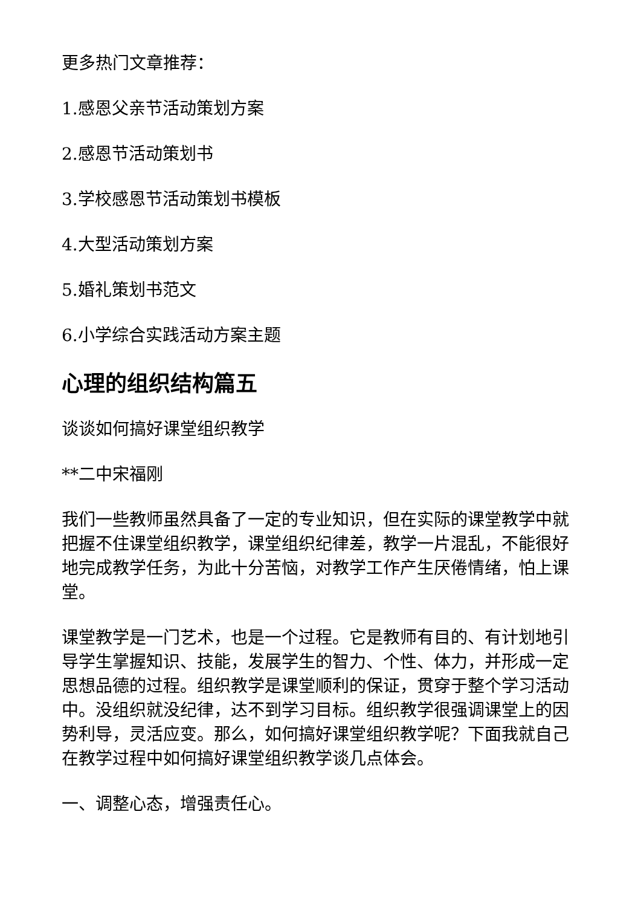更多热门文章推荐：
1.感恩父亲节活动策划方案
2.感恩节活动策划书
3.学校感恩节活动策划书模板
4.大型活动策划方案
5.婚礼策划书范文
6.小学综合实践活动方案主题
心理的组织结构篇五
谈谈如何搞好课堂组织教学
**二中宋福刚
我们一些教师虽然具备了一定的专业知识，但在实际的课堂教学中就把握不住课堂组织教学，课堂组织纪律差，教学一片混乱，不能很好地完成教学任务，为此十分苦恼，对教学工作产生厌倦情绪，怕上课堂。
课堂教学是一门艺术，也是一个过程。它是教师有目的、有计划地引导学生掌握知识、技能，发展学生的智力、个性、体力，并形成一定思想品德的过程。组织教学是课堂顺利的保证，贯穿于整个学习活动中。没组织就没纪律，达不到学习目标。组织教学很强调课堂上的因势利导，灵活应变。那么，如何搞好课堂组织教学呢？下面我就自己在教学过程中如何搞好课堂组织教学谈几点体会。
一、调整心态，增强责任心。